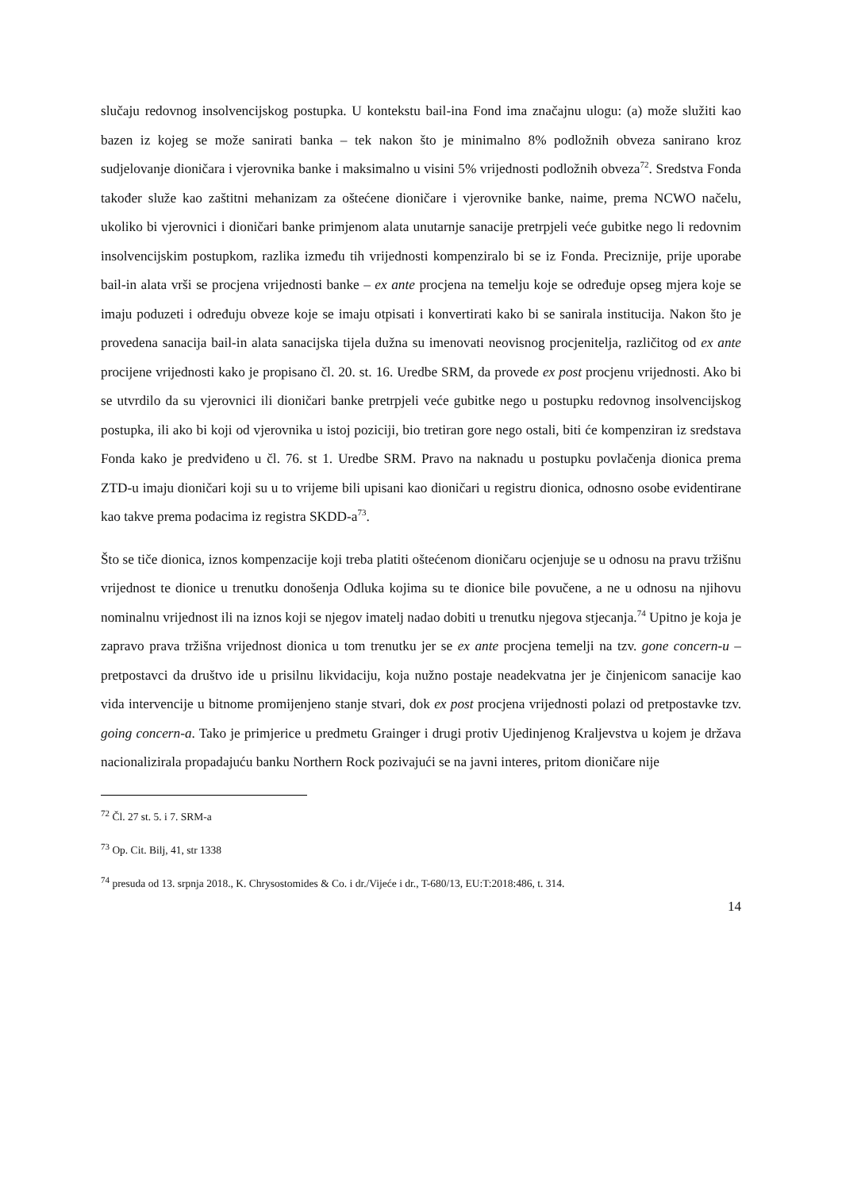slučaju redovnog insolvencijskog postupka. U kontekstu bail-ina Fond ima značajnu ulogu: (a) može služiti kao bazen iz kojeg se može sanirati banka – tek nakon što je minimalno 8% podložnih obveza sanirano kroz sudjelovanje dioničara i vjerovnika banke i maksimalno u visini 5% vrijednosti podložnih obveza<sup>72</sup>. Sredstva Fonda također služe kao zaštitni mehanizam za oštećene dioničare i vjerovnike banke, naime, prema NCWO načelu, ukoliko bi vjerovnici i dioničari banke primjenom alata unutarnje sanacije pretrpjeli veće gubitke nego li redovnim insolvencijskim postupkom, razlika između tih vrijednosti kompenziralo bi se iz Fonda. Preciznije, prije uporabe bail-in alata vrši se procjena vrijednosti banke – ex ante procjena na temelju koje se određuje opseg mjera koje se imaju poduzeti i određuju obveze koje se imaju otpisati i konvertirati kako bi se sanirala institucija. Nakon što je provedena sanacija bail-in alata sanacijska tijela dužna su imenovati neovisnog procjenitelja, različitog od ex ante procijene vrijednosti kako je propisano čl. 20. st. 16. Uredbe SRM, da provede ex post procjenu vrijednosti. Ako bi se utvrdilo da su vjerovnici ili dioničari banke pretrpjeli veće gubitke nego u postupku redovnog insolvencijskog postupka, ili ako bi koji od vjerovnika u istoj poziciji, bio tretiran gore nego ostali, biti će kompenziran iz sredstava Fonda kako je predviđeno u čl. 76. st 1. Uredbe SRM. Pravo na naknadu u postupku povlačenja dionica prema ZTD-u imaju dioničari koji su u to vrijeme bili upisani kao dioničari u registru dionica, odnosno osobe evidentirane kao takve prema podacima iz registra SKDD-a<sup>73</sup>.
Što se tiče dionica, iznos kompenzacije koji treba platiti oštećenom dioničaru ocjenjuje se u odnosu na pravu tržišnu vrijednost te dionice u trenutku donošenja Odluka kojima su te dionice bile povučene, a ne u odnosu na njihovu nominalnu vrijednost ili na iznos koji se njegov imatelj nadao dobiti u trenutku njegova stjecanja.<sup>74</sup> Upitno je koja je zapravo prava tržišna vrijednost dionica u tom trenutku jer se ex ante procjena temelji na tzv. gone concern-u – pretpostavci da društvo ide u prisilnu likvidaciju, koja nužno postaje neadekvatna jer je činjenicom sanacije kao vida intervencije u bitnome promijenjeno stanje stvari, dok ex post procjena vrijednosti polazi od pretpostavke tzv. going concern-a. Tako je primjerice u predmetu Grainger i drugi protiv Ujedinjenog Kraljevstva u kojem je država nacionalizirala propadajuću banku Northern Rock pozivajući se na javni interes, pritom dioničare nije
<sup>72</sup> Čl. 27 st. 5. i 7. SRM-a
<sup>73</sup> Op. Cit. Bilj, 41, str 1338
<sup>74</sup> presuda od 13. srpnja 2018., K. Chrysostomides & Co. i dr./Vijeće i dr., T-680/13, EU:T:2018:486, t. 314.
14